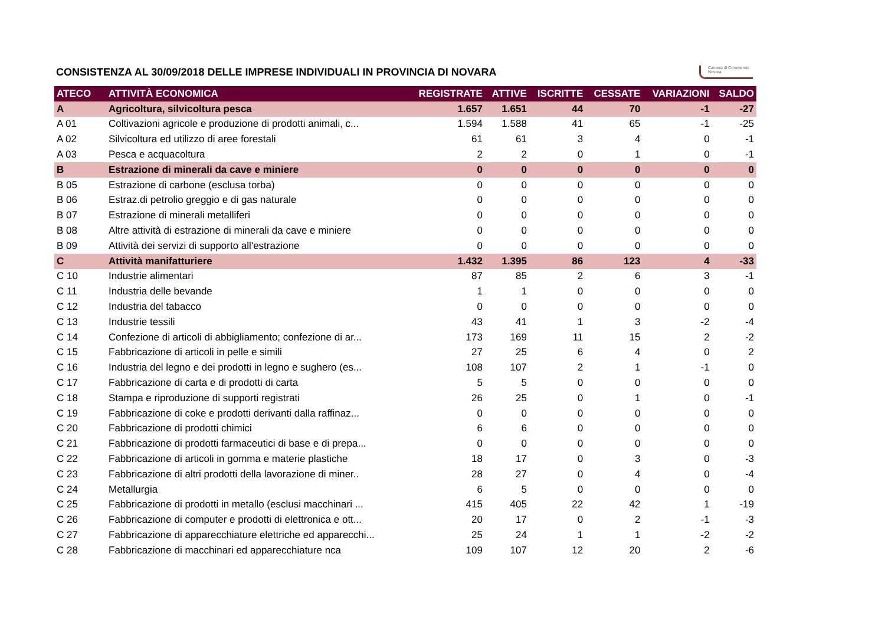CONSISTENZA AL 30/09/2018 DELLE IMPRESE INDIVIDUALI IN PROVINCIA DI NOVARA
Camera di Commercio
Novara
| ATECO | ATTIVITÀ ECONOMICA | REGISTRATE | ATTIVE | ISCRITTE | CESSATE | VARIAZIONI | SALDO |
| --- | --- | --- | --- | --- | --- | --- | --- |
| A | Agricoltura, silvicoltura pesca | 1.657 | 1.651 | 44 | 70 | -1 | -27 |
| A 01 | Coltivazioni agricole e produzione di prodotti animali, c... | 1.594 | 1.588 | 41 | 65 | -1 | -25 |
| A 02 | Silvicoltura ed utilizzo di aree forestali | 61 | 61 | 3 | 4 | 0 | -1 |
| A 03 | Pesca e acquacoltura | 2 | 2 | 0 | 1 | 0 | -1 |
| B | Estrazione di minerali da cave e miniere | 0 | 0 | 0 | 0 | 0 | 0 |
| B 05 | Estrazione di carbone (esclusa torba) | 0 | 0 | 0 | 0 | 0 | 0 |
| B 06 | Estraz.di petrolio greggio e di gas naturale | 0 | 0 | 0 | 0 | 0 | 0 |
| B 07 | Estrazione di minerali metalliferi | 0 | 0 | 0 | 0 | 0 | 0 |
| B 08 | Altre attività di estrazione di minerali da cave e miniere | 0 | 0 | 0 | 0 | 0 | 0 |
| B 09 | Attività dei servizi di supporto all'estrazione | 0 | 0 | 0 | 0 | 0 | 0 |
| C | Attività manifatturiere | 1.432 | 1.395 | 86 | 123 | 4 | -33 |
| C 10 | Industrie alimentari | 87 | 85 | 2 | 6 | 3 | -1 |
| C 11 | Industria delle bevande | 1 | 1 | 0 | 0 | 0 | 0 |
| C 12 | Industria del tabacco | 0 | 0 | 0 | 0 | 0 | 0 |
| C 13 | Industrie tessili | 43 | 41 | 1 | 3 | -2 | -4 |
| C 14 | Confezione di articoli di abbigliamento; confezione di ar... | 173 | 169 | 11 | 15 | 2 | -2 |
| C 15 | Fabbricazione di articoli in pelle e simili | 27 | 25 | 6 | 4 | 0 | 2 |
| C 16 | Industria del legno e dei prodotti in legno e sughero (es... | 108 | 107 | 2 | 1 | -1 | 0 |
| C 17 | Fabbricazione di carta e di prodotti di carta | 5 | 5 | 0 | 0 | 0 | 0 |
| C 18 | Stampa e riproduzione di supporti registrati | 26 | 25 | 0 | 1 | 0 | -1 |
| C 19 | Fabbricazione di coke e prodotti derivanti dalla raffinaz... | 0 | 0 | 0 | 0 | 0 | 0 |
| C 20 | Fabbricazione di prodotti chimici | 6 | 6 | 0 | 0 | 0 | 0 |
| C 21 | Fabbricazione di prodotti farmaceutici di base e di prepa... | 0 | 0 | 0 | 0 | 0 | 0 |
| C 22 | Fabbricazione di articoli in gomma e materie plastiche | 18 | 17 | 0 | 3 | 0 | -3 |
| C 23 | Fabbricazione di altri prodotti della lavorazione di miner.. | 28 | 27 | 0 | 4 | 0 | -4 |
| C 24 | Metallurgia | 6 | 5 | 0 | 0 | 0 | 0 |
| C 25 | Fabbricazione di prodotti in metallo (esclusi macchinari ... | 415 | 405 | 22 | 42 | 1 | -19 |
| C 26 | Fabbricazione di computer e prodotti di elettronica e ott... | 20 | 17 | 0 | 2 | -1 | -3 |
| C 27 | Fabbricazione di apparecchiature elettriche ed apparecchi... | 25 | 24 | 1 | 1 | -2 | -2 |
| C 28 | Fabbricazione di macchinari ed apparecchiature nca | 109 | 107 | 12 | 20 | 2 | -6 |